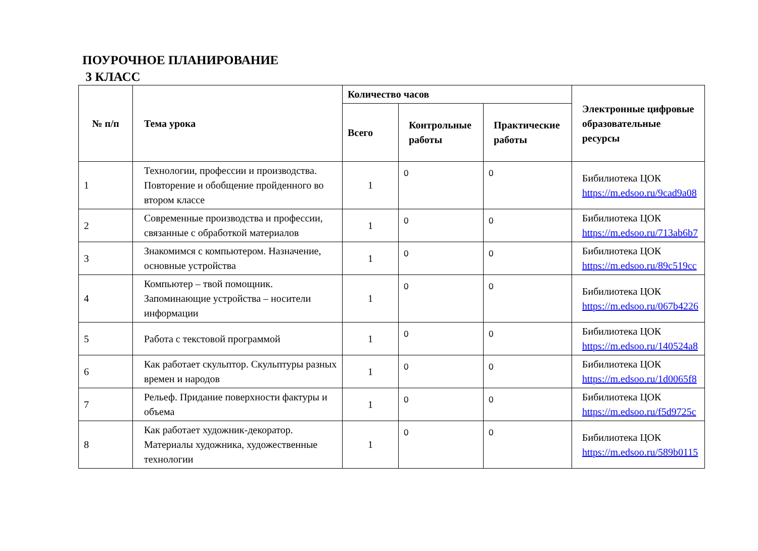ПОУРОЧНОЕ ПЛАНИРОВАНИЕ
3 КЛАСС
| № п/п | Тема урока | Количество часов | | | Электронные цифровые образовательные ресурсы |
| --- | --- | --- | --- | --- | --- |
| | | Всего | Контрольные работы | Практические работы | |
| 1 | Технологии, профессии и производства. Повторение и обобщение пройденного во втором классе | 1 | 0 | 0 | Бибилиотека ЦОК https://m.edsoo.ru/9cad9a08 |
| 2 | Современные производства и профессии, связанные с обработкой материалов | 1 | 0 | 0 | Бибилиотека ЦОК https://m.edsoo.ru/713ab6b7 |
| 3 | Знакомимся с компьютером. Назначение, основные устройства | 1 | 0 | 0 | Бибилиотека ЦОК https://m.edsoo.ru/89c519cc |
| 4 | Компьютер – твой помощник. Запоминающие устройства – носители информации | 1 | 0 | 0 | Бибилиотека ЦОК https://m.edsoo.ru/067b4226 |
| 5 | Работа с текстовой программой | 1 | 0 | 0 | Бибилиотека ЦОК https://m.edsoo.ru/140524a8 |
| 6 | Как работает скульптор. Скульптуры разных времен и народов | 1 | 0 | 0 | Бибилиотека ЦОК https://m.edsoo.ru/1d0065f8 |
| 7 | Рельеф. Придание поверхности фактуры и объема | 1 | 0 | 0 | Бибилиотека ЦОК https://m.edsoo.ru/f5d9725c |
| 8 | Как работает художник-декоратор. Материалы художника, художественные технологии | 1 | 0 | 0 | Бибилиотека ЦОК https://m.edsoo.ru/589b0115 |